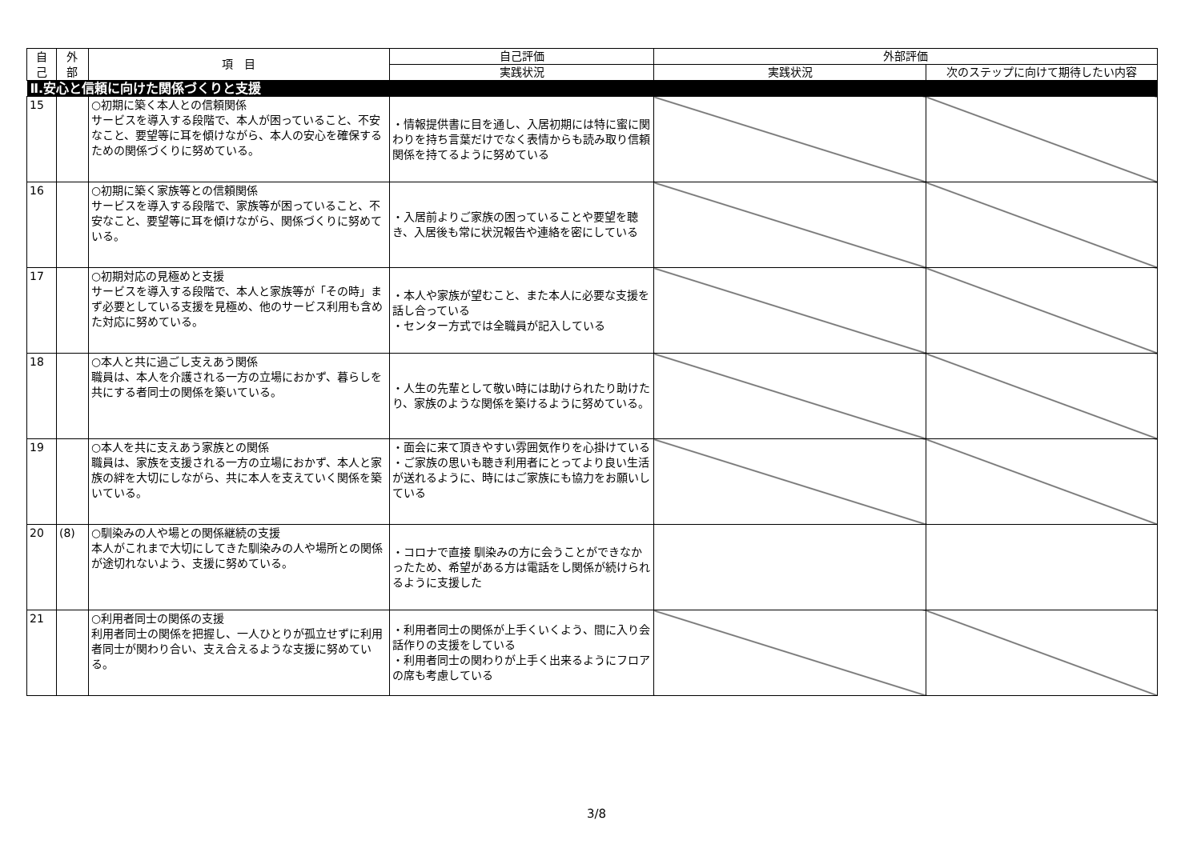| 自 己 | 外 部 | 項 目 | 自己評価 | 外部評価 | |
| --- | --- | --- | --- | --- | --- |
| | | | 実践状況 | 実践状況 | 次のステップに向けて期待したい内容 |
| Ⅱ.安心と信頼に向けた関係づくりと支援 | | | | | |
| 15 | | ○初期に築く本人との信頼関係 サービスを導入する段階で、本人が困っていること、不安なこと、要望等に耳を傾けながら、本人の安心を確保するための関係づくりに努めている。 | ・情報提供書に目を通し、入居初期には特に蜜に関わりを持ち言葉だけでなく表情からも読み取り信頼関係を持てるように努めている | | |
| 16 | | ○初期に築く家族等との信頼関係 サービスを導入する段階で、家族等が困っていること、不安なこと、要望等に耳を傾けながら、関係づくりに努めている。 | ・入居前よりご家族の困っていることや要望を聴き、入居後も常に状況報告や連絡を密にしている | | |
| 17 | | ○初期対応の見極めと支援 サービスを導入する段階で、本人と家族等が「その時」まず必要としている支援を見極め、他のサービス利用も含めた対応に努めている。 | ・本人や家族が望むこと、また本人に必要な支援を話し合っている ・センター方式では全職員が記入している | | |
| 18 | | ○本人と共に過ごし支えあう関係 職員は、本人を介護される一方の立場におかず、暮らしを共にする者同士の関係を築いている。 | ・人生の先輩として敬い時には助けられたり助けたり、家族のような関係を築けるように努めている。 | | |
| 19 | | ○本人を共に支えあう家族との関係 職員は、家族を支援される一方の立場におかず、本人と家族の絆を大切にしながら、共に本人を支えていく関係を築いている。 | ・面会に来て頂きやすい雰囲気作りを心掛けている ・ご家族の思いも聴き利用者にとってより良い生活が送れるように、時にはご家族にも協力をお願いしている | | |
| 20 | (8) | ○馴染みの人や場との関係継続の支援 本人がこれまで大切にしてきた馴染みの人や場所との関係が途切れないよう、支援に努めている。 | ・コロナで直接 馴染みの方に会うことができなかったため、希望がある方は電話をし関係が続けられるように支援した | | |
| 21 | | ○利用者同士の関係の支援 利用者同士の関係を把握し、一人ひとりが孤立せずに利用者同士が関わり合い、支え合えるような支援に努めている。 | ・利用者同士の関係が上手くいくよう、間に入り会話作りの支援をしている ・利用者同士の関わりが上手く出来るようにフロアの席も考慮している | | |
3/8